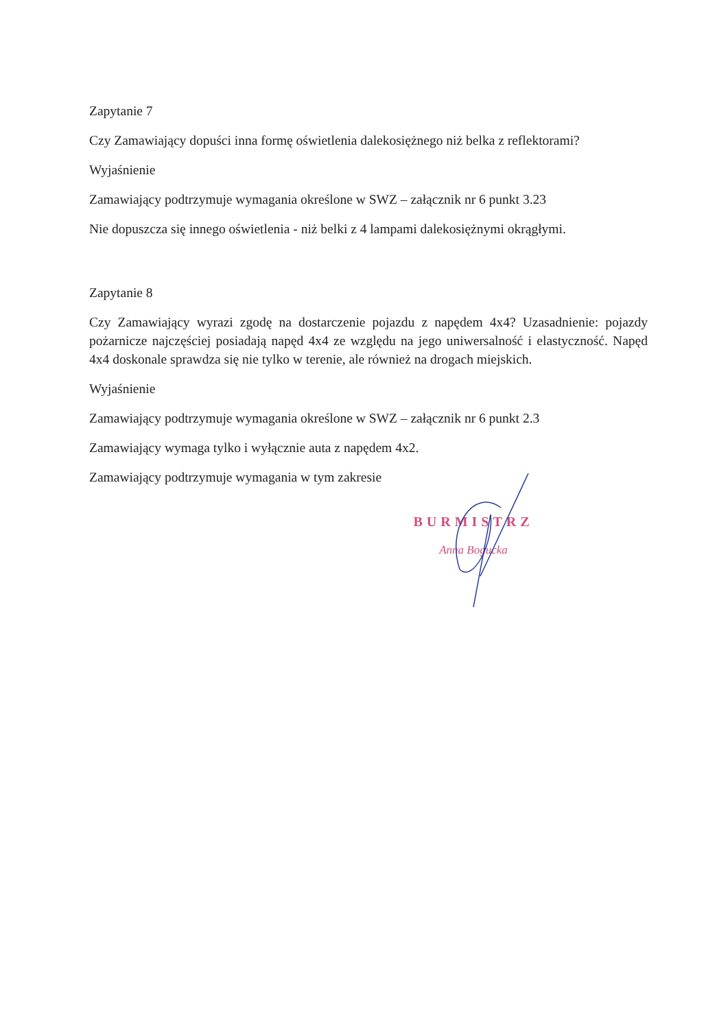Zapytanie 7
Czy Zamawiający dopuści inna formę oświetlenia dalekosiężnego niż belka z reflektorami?
Wyjaśnienie
Zamawiający podtrzymuje wymagania określone w SWZ – załącznik nr 6 punkt 3.23
Nie dopuszcza się innego oświetlenia - niż belki z 4 lampami dalekosiężnymi okrągłymi.
Zapytanie 8
Czy Zamawiający wyrazi zgodę na dostarczenie pojazdu z napędem 4x4? Uzasadnienie: pojazdy pożarnicze najczęściej posiadają napęd 4x4 ze względu na jego uniwersalność i elastyczność. Napęd 4x4 doskonale sprawdza się nie tylko w terenie, ale również na drogach miejskich.
Wyjaśnienie
Zamawiający podtrzymuje wymagania określone w SWZ – załącznik nr 6 punkt 2.3
Zamawiający wymaga tylko i wyłącznie auta z napędem 4x2.
Zamawiający podtrzymuje wymagania w tym zakresie
BURMISTRZ
Anna Bogucka